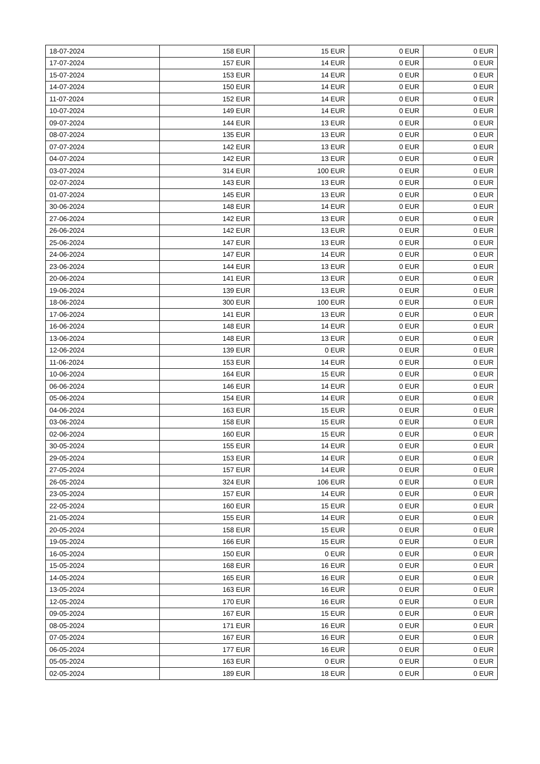| 18-07-2024 | 158 EUR | 15 EUR | 0 EUR | 0 EUR |
| 17-07-2024 | 157 EUR | 14 EUR | 0 EUR | 0 EUR |
| 15-07-2024 | 153 EUR | 14 EUR | 0 EUR | 0 EUR |
| 14-07-2024 | 150 EUR | 14 EUR | 0 EUR | 0 EUR |
| 11-07-2024 | 152 EUR | 14 EUR | 0 EUR | 0 EUR |
| 10-07-2024 | 149 EUR | 14 EUR | 0 EUR | 0 EUR |
| 09-07-2024 | 144 EUR | 13 EUR | 0 EUR | 0 EUR |
| 08-07-2024 | 135 EUR | 13 EUR | 0 EUR | 0 EUR |
| 07-07-2024 | 142 EUR | 13 EUR | 0 EUR | 0 EUR |
| 04-07-2024 | 142 EUR | 13 EUR | 0 EUR | 0 EUR |
| 03-07-2024 | 314 EUR | 100 EUR | 0 EUR | 0 EUR |
| 02-07-2024 | 143 EUR | 13 EUR | 0 EUR | 0 EUR |
| 01-07-2024 | 145 EUR | 13 EUR | 0 EUR | 0 EUR |
| 30-06-2024 | 148 EUR | 14 EUR | 0 EUR | 0 EUR |
| 27-06-2024 | 142 EUR | 13 EUR | 0 EUR | 0 EUR |
| 26-06-2024 | 142 EUR | 13 EUR | 0 EUR | 0 EUR |
| 25-06-2024 | 147 EUR | 13 EUR | 0 EUR | 0 EUR |
| 24-06-2024 | 147 EUR | 14 EUR | 0 EUR | 0 EUR |
| 23-06-2024 | 144 EUR | 13 EUR | 0 EUR | 0 EUR |
| 20-06-2024 | 141 EUR | 13 EUR | 0 EUR | 0 EUR |
| 19-06-2024 | 139 EUR | 13 EUR | 0 EUR | 0 EUR |
| 18-06-2024 | 300 EUR | 100 EUR | 0 EUR | 0 EUR |
| 17-06-2024 | 141 EUR | 13 EUR | 0 EUR | 0 EUR |
| 16-06-2024 | 148 EUR | 14 EUR | 0 EUR | 0 EUR |
| 13-06-2024 | 148 EUR | 13 EUR | 0 EUR | 0 EUR |
| 12-06-2024 | 139 EUR | 0 EUR | 0 EUR | 0 EUR |
| 11-06-2024 | 153 EUR | 14 EUR | 0 EUR | 0 EUR |
| 10-06-2024 | 164 EUR | 15 EUR | 0 EUR | 0 EUR |
| 06-06-2024 | 146 EUR | 14 EUR | 0 EUR | 0 EUR |
| 05-06-2024 | 154 EUR | 14 EUR | 0 EUR | 0 EUR |
| 04-06-2024 | 163 EUR | 15 EUR | 0 EUR | 0 EUR |
| 03-06-2024 | 158 EUR | 15 EUR | 0 EUR | 0 EUR |
| 02-06-2024 | 160 EUR | 15 EUR | 0 EUR | 0 EUR |
| 30-05-2024 | 155 EUR | 14 EUR | 0 EUR | 0 EUR |
| 29-05-2024 | 153 EUR | 14 EUR | 0 EUR | 0 EUR |
| 27-05-2024 | 157 EUR | 14 EUR | 0 EUR | 0 EUR |
| 26-05-2024 | 324 EUR | 106 EUR | 0 EUR | 0 EUR |
| 23-05-2024 | 157 EUR | 14 EUR | 0 EUR | 0 EUR |
| 22-05-2024 | 160 EUR | 15 EUR | 0 EUR | 0 EUR |
| 21-05-2024 | 155 EUR | 14 EUR | 0 EUR | 0 EUR |
| 20-05-2024 | 158 EUR | 15 EUR | 0 EUR | 0 EUR |
| 19-05-2024 | 166 EUR | 15 EUR | 0 EUR | 0 EUR |
| 16-05-2024 | 150 EUR | 0 EUR | 0 EUR | 0 EUR |
| 15-05-2024 | 168 EUR | 16 EUR | 0 EUR | 0 EUR |
| 14-05-2024 | 165 EUR | 16 EUR | 0 EUR | 0 EUR |
| 13-05-2024 | 163 EUR | 16 EUR | 0 EUR | 0 EUR |
| 12-05-2024 | 170 EUR | 16 EUR | 0 EUR | 0 EUR |
| 09-05-2024 | 167 EUR | 15 EUR | 0 EUR | 0 EUR |
| 08-05-2024 | 171 EUR | 16 EUR | 0 EUR | 0 EUR |
| 07-05-2024 | 167 EUR | 16 EUR | 0 EUR | 0 EUR |
| 06-05-2024 | 177 EUR | 16 EUR | 0 EUR | 0 EUR |
| 05-05-2024 | 163 EUR | 0 EUR | 0 EUR | 0 EUR |
| 02-05-2024 | 189 EUR | 18 EUR | 0 EUR | 0 EUR |